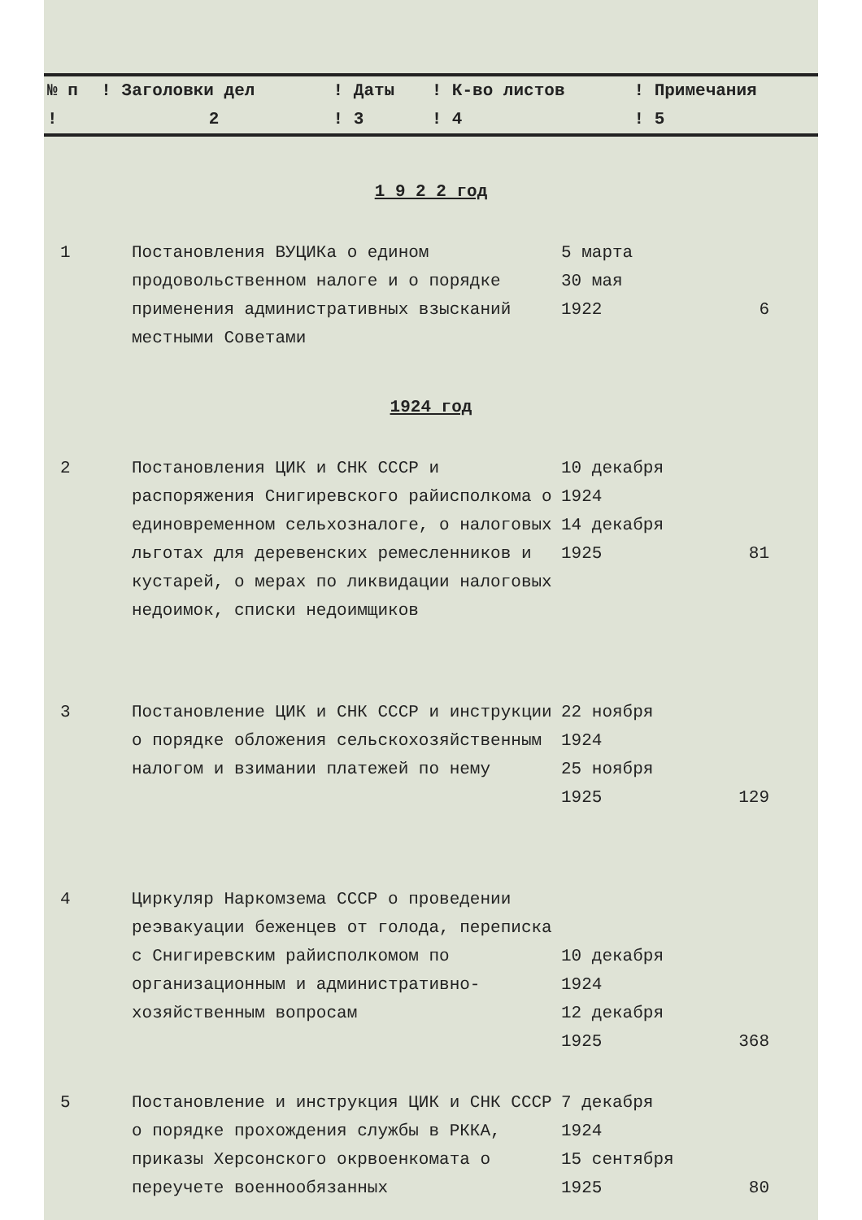| № п | ! Заголовки дел | ! Даты | ! К-во листов | ! Примечания |
| --- | --- | --- | --- | --- |
| ! | 2 | ! 3 | ! 4 | ! 5 |
| 1 9 2 2 год | | | |
| 1 | Постановления ВУЦИКа о едином продовольственном налоге и о порядке применения административных взысканий местными Советами | 5 марта 30 мая 1922 | 6 |
| 1924 год | | | |
| 2 | Постановления ЦИК и СНК СССР и распоряжения Снигиревского райисполкома о единовременном сельхозналоге, о налоговых льготах для деревенских ремесленников и кустарей, о мерах по ликвидации налоговых недоимок, списки недоимщиков | 10 декабря 1924 14 декабря 1925 | 81 |
| 3 | Постановление ЦИК и СНК СССР и инструкции о порядке обложения сельскохозяйственным налогом и взимании платежей по нему | 22 ноября 1924 25 ноября 1925 | 129 |
| 4 | Циркуляр Наркомзема СССР о проведении реэвакуации беженцев от голода, переписка с Снигиревским райисполкомом по организационным и административно-хозяйственным вопросам | 10 декабря 1924 12 декабря 1925 | 368 |
| 5 | Постановление и инструкция ЦИК и СНК СССР о порядке прохождения службы в РККА, приказы Херсонского окрвоенкомата о переучете военнообязанных | 7 декабря 1924 15 сентября 1925 | 80 |